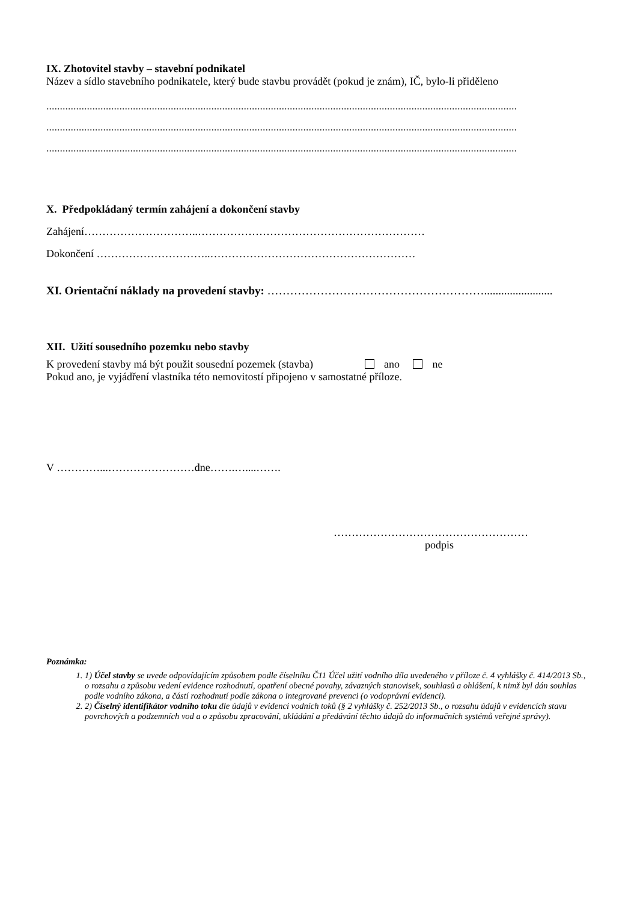IX. Zhotovitel stavby – stavební podnikatel
Název a sídlo stavebního podnikatele, který bude stavbu provádět (pokud je znám), IČ, bylo-li přiděleno
..............................................................................................................................................................................
..............................................................................................................................................................................
..............................................................................................................................................................................
X. Předpokládaný termín zahájení a dokončení stavby
Zahájení…………………………..………………………………………………………
Dokončení …………………………..…………………………………………………
XI. Orientační náklady na provedení stavby: …………………………………………………........................
XII. Užití sousedního pozemku nebo stavby
K provedení stavby má být použit sousední pozemek (stavba) ano ne
Pokud ano, je vyjádření vlastníka této nemovitostí připojeno v samostatné příloze.
V …………...……………………dne…….…....…….
………………………………………………
podpis
Poznámka:
1. 1) Účel stavby se uvede odpovídajícím způsobem podle číselníku Č11 Účel užití vodního díla uvedeného v příloze č. 4 vyhlášky č. 414/2013 Sb., o rozsahu a způsobu vedení evidence rozhodnutí, opatření obecné povahy, závazných stanovisek, souhlasů a ohlášení, k nimž byl dán souhlas podle vodního zákona, a částí rozhodnutí podle zákona o integrované prevenci (o vodoprávní evidenci).
2. 2) Číselný identifikátor vodního toku dle údajů v evidenci vodních toků (§ 2 vyhlášky č. 252/2013 Sb., o rozsahu údajů v evidencích stavu povrchových a podzemních vod a o způsobu zpracování, ukládání a předávání těchto údajů do informačních systémů veřejné správy).